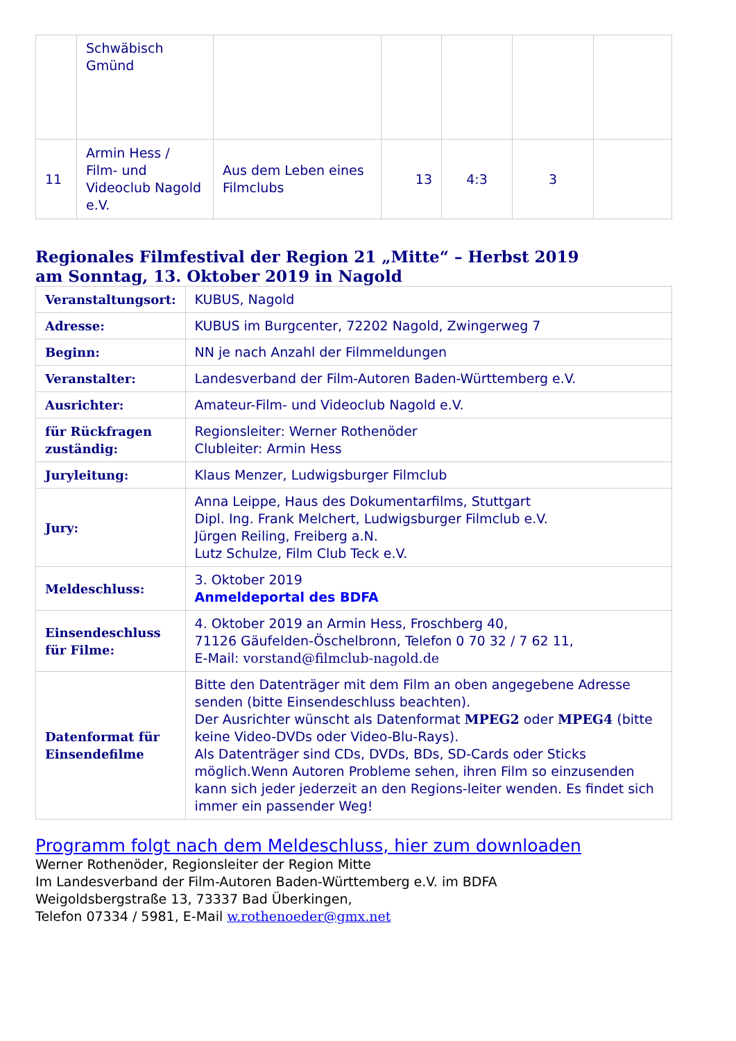| | Schwäbisch Gmünd | | | | | |
| 11 | Armin Hess / Film- und Videoclub Nagold e.V. | Aus dem Leben eines Filmclubs | 13 | 4:3 | 3 | |
Regionales Filmfestival der Region 21 „Mitte“ – Herbst 2019
am Sonntag, 13. Oktober 2019 in Nagold
| Veranstaltungsort: | KUBUS, Nagold |
| Adresse: | KUBUS im Burgcenter, 72202 Nagold, Zwingerweg 7 |
| Beginn: | NN je nach Anzahl der Filmmeldungen |
| Veranstalter: | Landesverband der Film-Autoren Baden-Württemberg e.V. |
| Ausrichter: | Amateur-Film- und Videoclub Nagold e.V. |
| für Rückfragen zuständig: | Regionsleiter: Werner Rothenöder Clubleiter: Armin Hess |
| Juryleitung: | Klaus Menzer, Ludwigsburger Filmclub |
| Jury: | Anna Leippe, Haus des Dokumentarfilms, Stuttgart Dipl. Ing. Frank Melchert, Ludwigsburger Filmclub e.V. Jürgen Reiling, Freiberg a.N. Lutz Schulze, Film Club Teck e.V. |
| Meldeschluss: | 3. Oktober 2019 Anmeldeportal des BDFA |
| Einsendeschluss für Filme: | 4. Oktober 2019 an Armin Hess, Froschberg 40, 71126 Gäufelden-Öschelbronn, Telefon 0 70 32 / 7 62 11, E-Mail: vorstand@filmclub-nagold.de |
| Datenformat für Einsendefilme | Bitte den Datenträger mit dem Film an oben angegebene Adresse senden (bitte Einsendeschluss beachten). Der Ausrichter wünscht als Datenformat MPEG2 oder MPEG4 (bitte keine Video-DVDs oder Video-Blu-Rays). Als Datenträger sind CDs, DVDs, BDs, SD-Cards oder Sticks möglich.Wenn Autoren Probleme sehen, ihren Film so einzusenden kann sich jeder jederzeit an den Regions-leiter wenden. Es findet sich immer ein passender Weg! |
Programm folgt nach dem Meldeschluss, hier zum downloaden
Werner Rothenöder, Regionsleiter der Region Mitte
Im Landesverband der Film-Autoren Baden-Württemberg e.V. im BDFA
Weigoldsbergstraße 13, 73337 Bad Überkingen,
Telefon 07334 / 5981, E-Mail w.rothenoeder@gmx.net